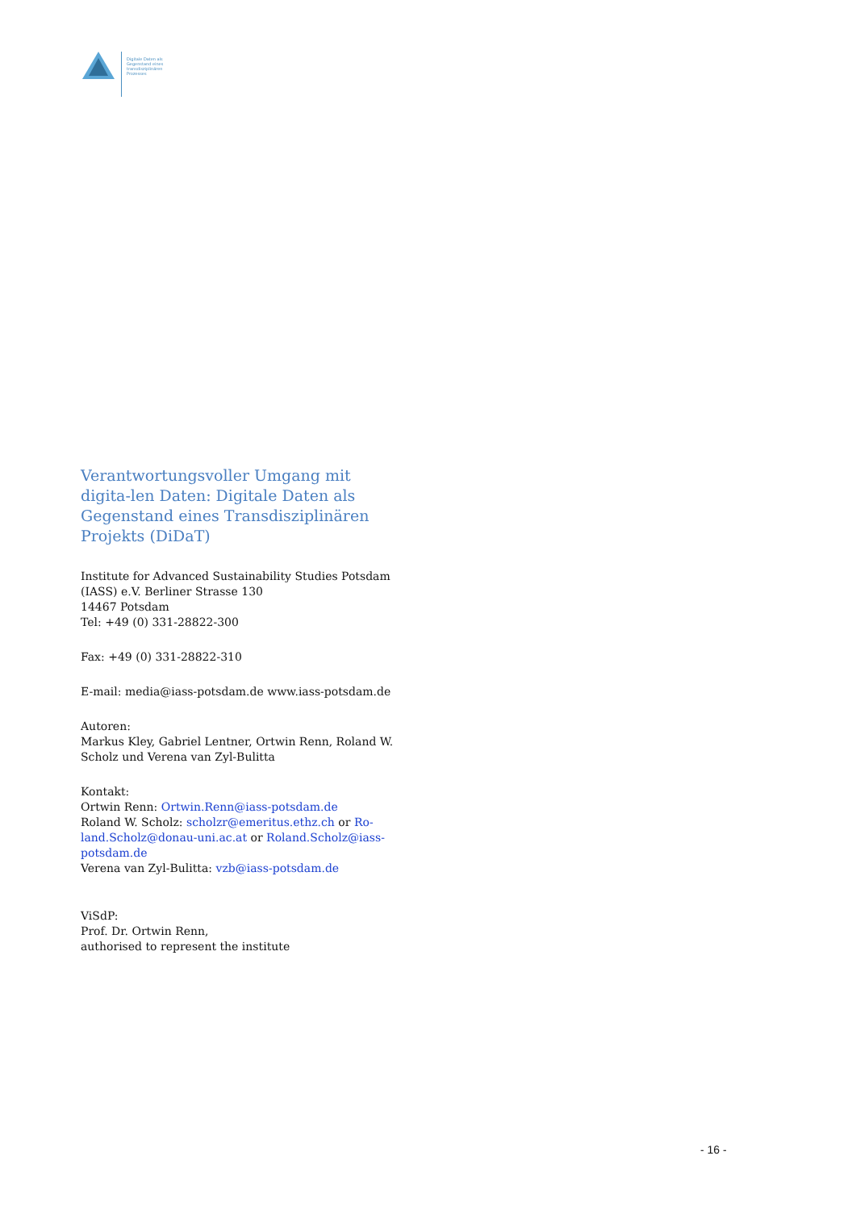Digitale Daten als
Gegenstand eines
transdisziplinären
Prozesses
Verantwortungsvoller Umgang mit digita-len Daten: Digitale Daten als Gegenstand eines Transdisziplinären Projekts (DiDaT)
Institute for Advanced Sustainability Studies Potsdam (IASS) e.V. Berliner Strasse 130
14467 Potsdam
Tel: +49 (0) 331-28822-300
Fax: +49 (0) 331-28822-310
E-mail: media@iass-potsdam.de www.iass-potsdam.de
Autoren:
Markus Kley, Gabriel Lentner, Ortwin Renn, Roland W. Scholz und Verena van Zyl-Bulitta
Kontakt:
Ortwin Renn: Ortwin.Renn@iass-potsdam.de
Roland W. Scholz: scholzr@emeritus.ethz.ch or Ro-land.Scholz@donau-uni.ac.at or Roland.Scholz@iass-potsdam.de
Verena van Zyl-Bulitta: vzb@iass-potsdam.de
ViSdP:
Prof. Dr. Ortwin Renn,
authorised to represent the institute
- 16 -